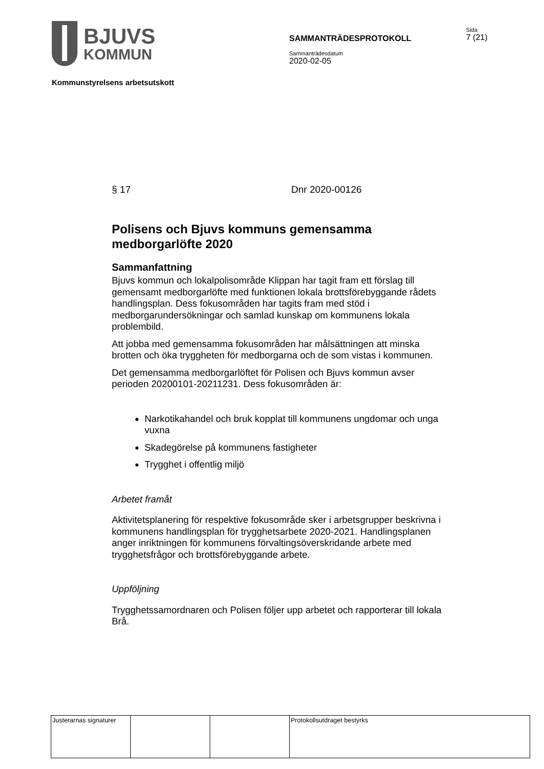BJUVS
KOMMUN
SAMMANTRÄDESPROTOKOLL
Sammanträdesdatum
2020-02-05
Sida
7 (21)
Kommunstyrelsens arbetsutskott
§ 17 Dnr 2020-00126
Polisens och Bjuvs kommuns gemensamma medborgarlöfte 2020
Sammanfattning
Bjuvs kommun och lokalpolisområde Klippan har tagit fram ett förslag till gemensamt medborgarlöfte med funktionen lokala brottsförebyggande rådets handlingsplan. Dess fokusområden har tagits fram med stöd i medborgarundersökningar och samlad kunskap om kommunens lokala problembild.
Att jobba med gemensamma fokusområden har målsättningen att minska brotten och öka tryggheten för medborgarna och de som vistas i kommunen.
Det gemensamma medborgarlöftet för Polisen och Bjuvs kommun avser perioden 20200101-20211231. Dess fokusområden är:
Narkotikahandel och bruk kopplat till kommunens ungdomar och unga vuxna
Skadegörelse på kommunens fastigheter
Trygghet i offentlig miljö
Arbetet framåt
Aktivitetsplanering för respektive fokusområde sker i arbetsgrupper beskrivna i kommunens handlingsplan för trygghetsarbete 2020-2021. Handlingsplanen anger inriktningen för kommunens förvaltingsöverskridande arbete med trygghetsfrågor och brottsförebyggande arbete.
Uppföljning
Trygghetssamordnaren och Polisen följer upp arbetet och rapporterar till lokala Brå.
| Justerarnas signaturer | | | Protokollsutdraget bestyrks |